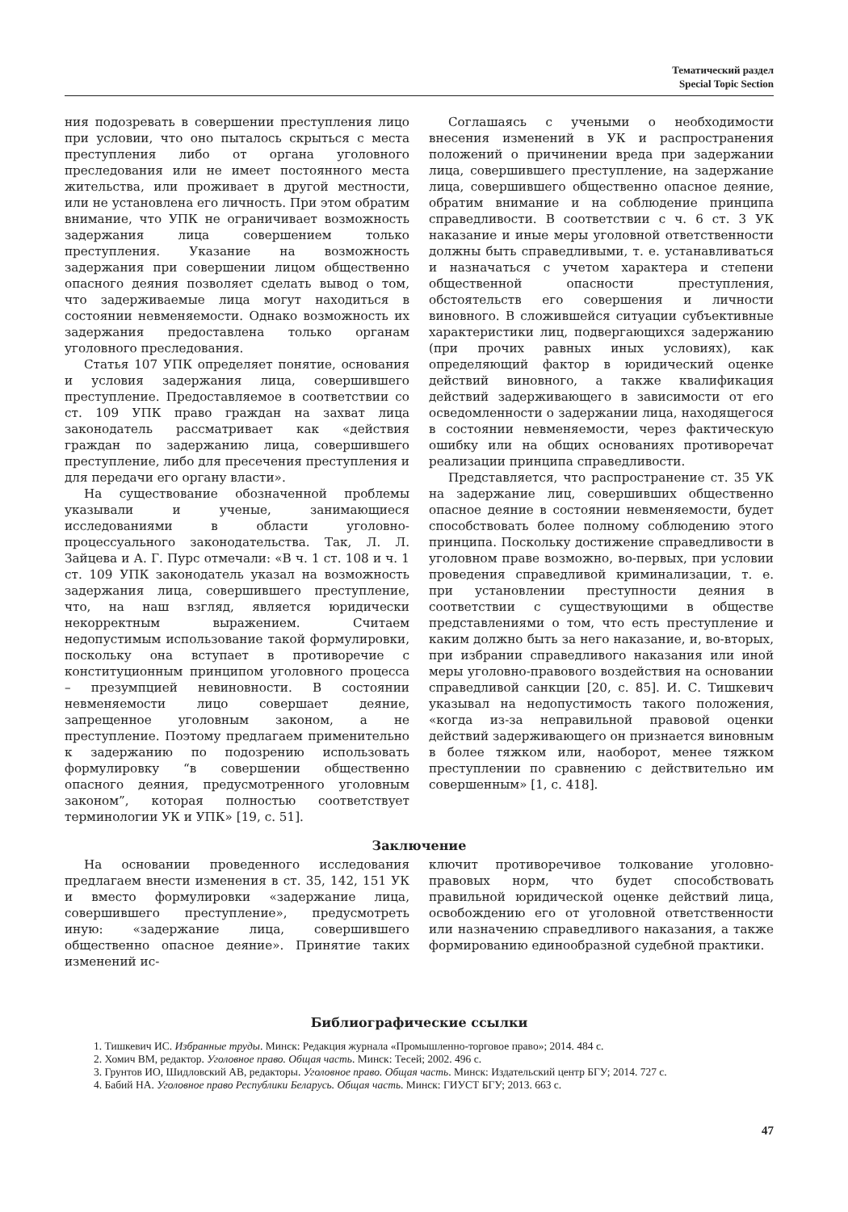Тематический раздел
Special Topic Section
ния подозревать в совершении преступления лицо при условии, что оно пыталось скрыться с места преступления либо от органа уголовного преследования или не имеет постоянного места жительства, или проживает в другой местности, или не установлена его личность. При этом обратим внимание, что УПК не ограничивает возможность задержания лица совершением только преступления. Указание на возможность задержания при совершении лицом общественно опасного деяния позволяет сделать вывод о том, что задерживаемые лица могут находиться в состоянии невменяемости. Однако возможность их задержания предоставлена только органам уголовного преследования.
Статья 107 УПК определяет понятие, основания и условия задержания лица, совершившего преступление. Предоставляемое в соответствии со ст. 109 УПК право граждан на захват лица законодатель рассматривает как «действия граждан по задержанию лица, совершившего преступление, либо для пресечения преступления и для передачи его органу власти».
На существование обозначенной проблемы указывали и ученые, занимающиеся исследованиями в области уголовно-процессуального законодательства. Так, Л. Л. Зайцева и А. Г. Пурс отмечали: «В ч. 1 ст. 108 и ч. 1 ст. 109 УПК законодатель указал на возможность задержания лица, совершившего преступление, что, на наш взгляд, является юридически некорректным выражением. Считаем недопустимым использование такой формулировки, поскольку она вступает в противоречие с конституционным принципом уголовного процесса – презумпцией невиновности. В состоянии невменяемости лицо совершает деяние, запрещенное уголовным законом, а не преступление. Поэтому предлагаем применительно к задержанию по подозрению использовать формулировку “в совершении общественно опасного деяния, предусмотренного уголовным законом”, которая полностью соответствует терминологии УК и УПК» [19, с. 51].
Соглашаясь с учеными о необходимости внесения изменений в УК и распространения положений о причинении вреда при задержании лица, совершившего преступление, на задержание лица, совершившего общественно опасное деяние, обратим внимание и на соблюдение принципа справедливости. В соответствии с ч. 6 ст. 3 УК наказание и иные меры уголовной ответственности должны быть справедливыми, т. е. устанавливаться и назначаться с учетом характера и степени общественной опасности преступления, обстоятельств его совершения и личности виновного. В сложившейся ситуации субъективные характеристики лиц, подвергающихся задержанию (при прочих равных иных условиях), как определяющий фактор в юридический оценке действий виновного, а также квалификация действий задерживающего в зависимости от его осведомленности о задержании лица, находящегося в состоянии невменяемости, через фактическую ошибку или на общих основаниях противоречат реализации принципа справедливости.
Представляется, что распространение ст. 35 УК на задержание лиц, совершивших общественно опасное деяние в состоянии невменяемости, будет способствовать более полному соблюдению этого принципа. Поскольку достижение справедливости в уголовном праве возможно, во-первых, при условии проведения справедливой криминализации, т. е. при установлении преступности деяния в соответствии с существующими в обществе представлениями о том, что есть преступление и каким должно быть за него наказание, и, во-вторых, при избрании справедливого наказания или иной меры уголовно-правового воздействия на основании справедливой санкции [20, с. 85]. И. С. Тишкевич указывал на недопустимость такого положения, «когда из-за неправильной правовой оценки действий задерживающего он признается виновным в более тяжком или, наоборот, менее тяжком преступлении по сравнению с действительно им совершенным» [1, с. 418].
Заключение
На основании проведенного исследования предлагаем внести изменения в ст. 35, 142, 151 УК и вместо формулировки «задержание лица, совершившего преступление», предусмотреть иную: «задержание лица, совершившего общественно опасное деяние». Принятие таких изменений ис-
ключит противоречивое толкование уголовно-правовых норм, что будет способствовать правильной юридической оценке действий лица, освобождению его от уголовной ответственности или назначению справедливого наказания, а также формированию единообразной судебной практики.
Библиографические ссылки
1. Тишкевич ИС. Избранные труды. Минск: Редакция журнала «Промышленно-торговое право»; 2014. 484 с.
2. Хомич ВМ, редактор. Уголовное право. Общая часть. Минск: Тесей; 2002. 496 с.
3. Грунтов ИО, Шидловский АВ, редакторы. Уголовное право. Общая часть. Минск: Издательский центр БГУ; 2014. 727 с.
4. Бабий НА. Уголовное право Республики Беларусь. Общая часть. Минск: ГИУСТ БГУ; 2013. 663 с.
47